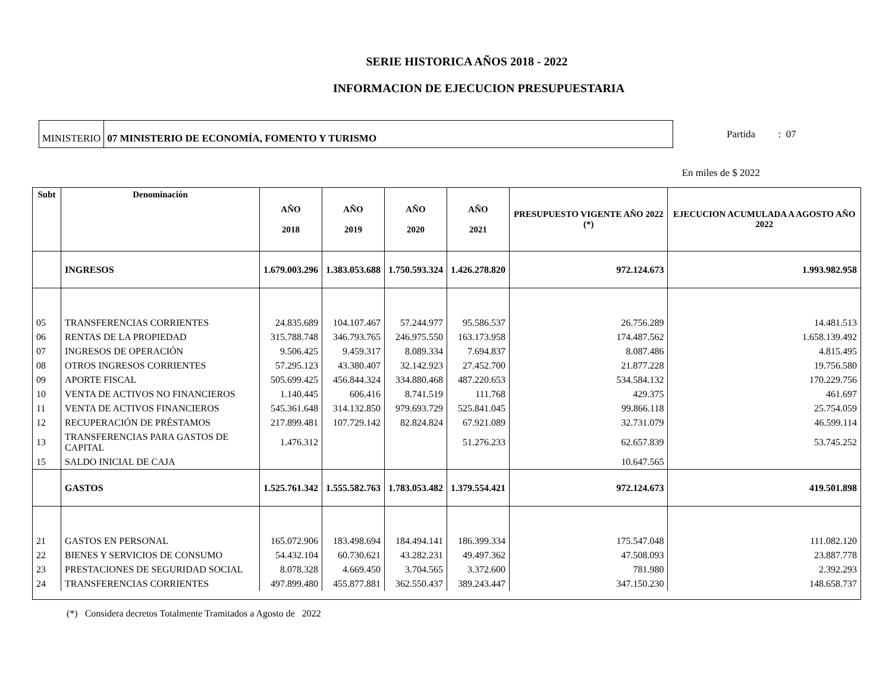SERIE HISTORICA AÑOS 2018 - 2022
INFORMACION DE EJECUCION PRESUPUESTARIA
MINISTERIO 07 MINISTERIO DE ECONOMÍA, FOMENTO Y TURISMO
Partida : 07
En miles de $ 2022
| Subt | Denominación | AÑO 2018 | AÑO 2019 | AÑO 2020 | AÑO 2021 | PRESUPUESTO VIGENTE AÑO 2022 (*) | EJECUCION ACUMULADA A AGOSTO AÑO 2022 |
| --- | --- | --- | --- | --- | --- | --- | --- |
| | INGRESOS | 1.679.003.296 | 1.383.053.688 | 1.750.593.324 | 1.426.278.820 | 972.124.673 | 1.993.982.958 |
| 05 | TRANSFERENCIAS CORRIENTES | 24.835.689 | 104.107.467 | 57.244.977 | 95.586.537 | 26.756.289 | 14.481.513 |
| 06 | RENTAS DE LA PROPIEDAD | 315.788.748 | 346.793.765 | 246.975.550 | 163.173.958 | 174.487.562 | 1.658.139.492 |
| 07 | INGRESOS DE OPERACIÓN | 9.506.425 | 9.459.317 | 8.089.334 | 7.694.837 | 8.087.486 | 4.815.495 |
| 08 | OTROS INGRESOS CORRIENTES | 57.295.123 | 43.380.407 | 32.142.923 | 27.452.700 | 21.877.228 | 19.756.580 |
| 09 | APORTE FISCAL | 505.699.425 | 456.844.324 | 334.880.468 | 487.220.653 | 534.584.132 | 170.229.756 |
| 10 | VENTA DE ACTIVOS NO FINANCIEROS | 1.140.445 | 606.416 | 8.741.519 | 111.768 | 429.375 | 461.697 |
| 11 | VENTA DE ACTIVOS FINANCIEROS | 545.361.648 | 314.132.850 | 979.693.729 | 525.841.045 | 99.866.118 | 25.754.059 |
| 12 | RECUPERACIÓN DE PRÉSTAMOS | 217.899.481 | 107.729.142 | 82.824.824 | 67.921.089 | 32.731.079 | 46.599.114 |
| 13 | TRANSFERENCIAS PARA GASTOS DE CAPITAL | 1.476.312 | | | 51.276.233 | 62.657.839 | 53.745.252 |
| 15 | SALDO INICIAL DE CAJA | | | | | 10.647.565 | |
| | GASTOS | 1.525.761.342 | 1.555.582.763 | 1.783.053.482 | 1.379.554.421 | 972.124.673 | 419.501.898 |
| 21 | GASTOS EN PERSONAL | 165.072.906 | 183.498.694 | 184.494.141 | 186.399.334 | 175.547.048 | 111.082.120 |
| 22 | BIENES Y SERVICIOS DE CONSUMO | 54.432.104 | 60.730.621 | 43.282.231 | 49.497.362 | 47.508.093 | 23.887.778 |
| 23 | PRESTACIONES DE SEGURIDAD SOCIAL | 8.078.328 | 4.669.450 | 3.704.565 | 3.372.600 | 781.980 | 2.392.293 |
| 24 | TRANSFERENCIAS CORRIENTES | 497.899.480 | 455.877.881 | 362.550.437 | 389.243.447 | 347.150.230 | 148.658.737 |
(*) Considera decretos Totalmente Tramitados a Agosto de 2022